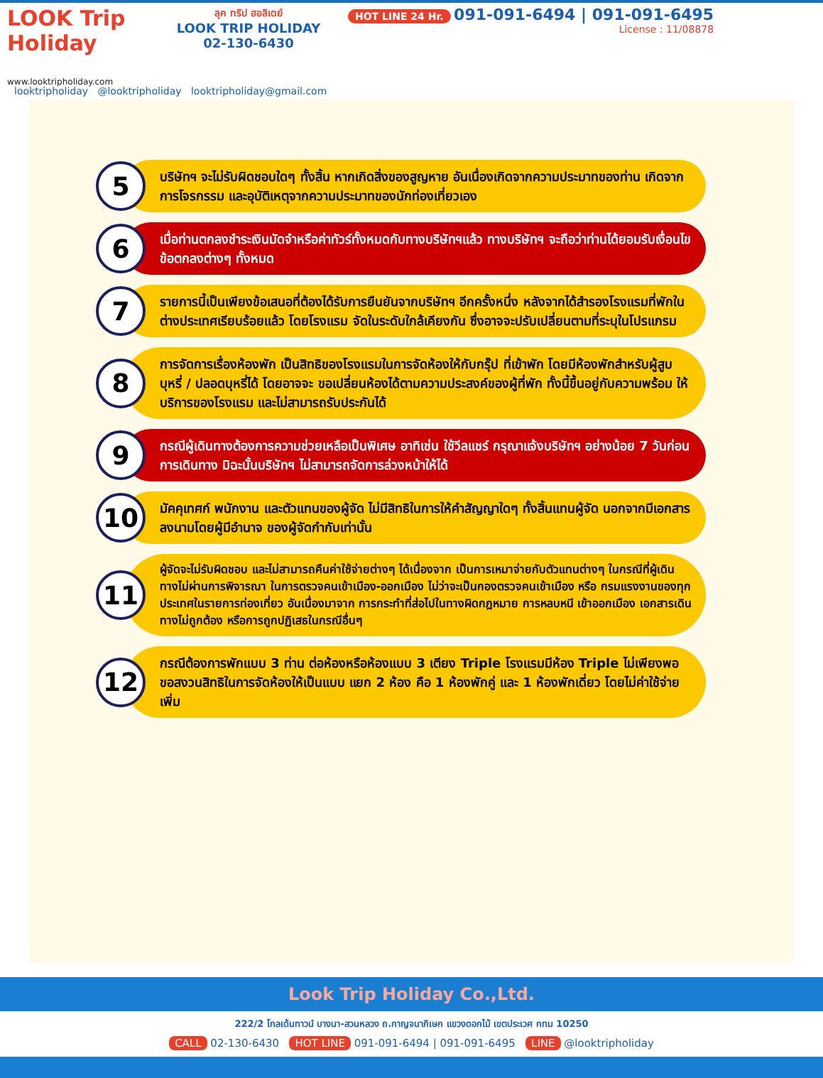LOOK Trip Holiday
www.looktripholiday.com
ลุค ทริป ฮอลิเดย์
LOOK TRIP HOLIDAY
02-130-6430
HOT LINE 24 Hr. 091-091-6494 | 091-091-6495
License : 11/08878
looktripholiday @looktripholiday looktripholiday@gmail.com
5
บริษัทฯ จะไม่รับผิดชอบใดๆ ทั้งสิ้น หากเกิดสิ่งของสูญหาย อันเนื่องเกิดจากความประมาทของท่าน เกิดจากการโจรกรรม และอุบัติเหตุจากความประมาทของนักท่องเที่ยวเอง
6
เมื่อท่านตกลงชำระเงินมัดจำหรือค่าทัวร์ทั้งหมดกับทางบริษัทฯแล้ว ทางบริษัทฯ จะถือว่าท่านได้ยอมรับเงื่อนไขข้อตกลงต่างๆ ทั้งหมด
7
รายการนี้เป็นเพียงข้อเสนอที่ต้องได้รับการยืนยันจากบริษัทฯ อีกครั้งหนึ่ง หลังจากได้สำรองโรงแรมที่พักในต่างประเทศเรียบร้อยแล้ว โดยโรงแรม จัดในระดับใกล้เคียงกัน ซึ่งอาจจะปรับเปลี่ยนตามที่ระบุในโปรแกรม
8
การจัดการเรื่องห้องพัก เป็นสิทธิของโรงแรมในการจัดห้องให้กับกรุ๊ป ที่เข้าพัก โดยมีห้องพักสำหรับผู้สูบบุหรี่ / ปลอดบุหรี่ได้ โดยอาจจะ ขอเปลี่ยนห้องได้ตามความประสงค์ของผู้ที่พัก ทั้งนี้ขึ้นอยู่กับความพร้อม ให้บริการของโรงแรม และไม่สามารถรับประกันได้
9
กรณีผู้เดินทางต้องการความช่วยเหลือเป็นพิเศษ อาทิเช่น ใช้วีลแชร์ กรุณาแจ้งบริษัทฯ อย่างน้อย 7 วันก่อนการเดินทาง มิฉะนั้นบริษัทฯ ไม่สามารถจัดการล่วงหน้าให้ได้
10
มัคคุเทศก์ พนักงาน และตัวแทนของผู้จัด ไม่มีสิทธิในการให้คำสัญญาใดๆ ทั้งสิ้นแทนผู้จัด นอกจากมีเอกสารลงนามโดยผู้มีอำนาจ ของผู้จัดกำกับเท่านั้น
11
ผู้จัดจะไม่รับผิดชอบ และไม่สามารถคืนค่าใช้จ่ายต่างๆ ได้เนื่องจาก เป็นการเหมาจ่ายกับตัวแทนต่างๆ ในกรณีที่ผู้เดินทางไม่ผ่านการพิจารณา ในการตรวจคนเข้าเมือง-ออกเมือง ไม่ว่าจะเป็นกองตรวจคนเข้าเมือง หรือ กรมแรงงานของทุกประเทศในรายการท่องเที่ยว อันเนื่องมาจาก การกระทำที่ส่อไปในทางผิดกฎหมาย การหลบหนี เข้าออกเมือง เอกสารเดินทางไม่ถูกต้อง หรือการถูกปฏิเสธในกรณีอื่นๆ
12
กรณีต้องการพักแบบ 3 ท่าน ต่อห้องหรือห้องแบบ 3 เตียง Triple โรงแรมมีห้อง Triple ไม่เพียงพอ ขอสงวนสิทธิในการจัดห้องให้เป็นแบบ แยก 2 ห้อง คือ 1 ห้องพักคู่ และ 1 ห้องพักเดี่ยว โดยไม่ค่าใช้จ่ายเพิ่ม
Look Trip Holiday Co.,Ltd.
222/2 โกลเด้นทาวน์ บางนา-สวนหลวง ถ.กาญจนาภิเษก แขวงดอกไม้ เขตประเวศ กทม 10250
CALL 02-130-6430 HOT LINE 091-091-6494 | 091-091-6495 LINE @looktripholiday